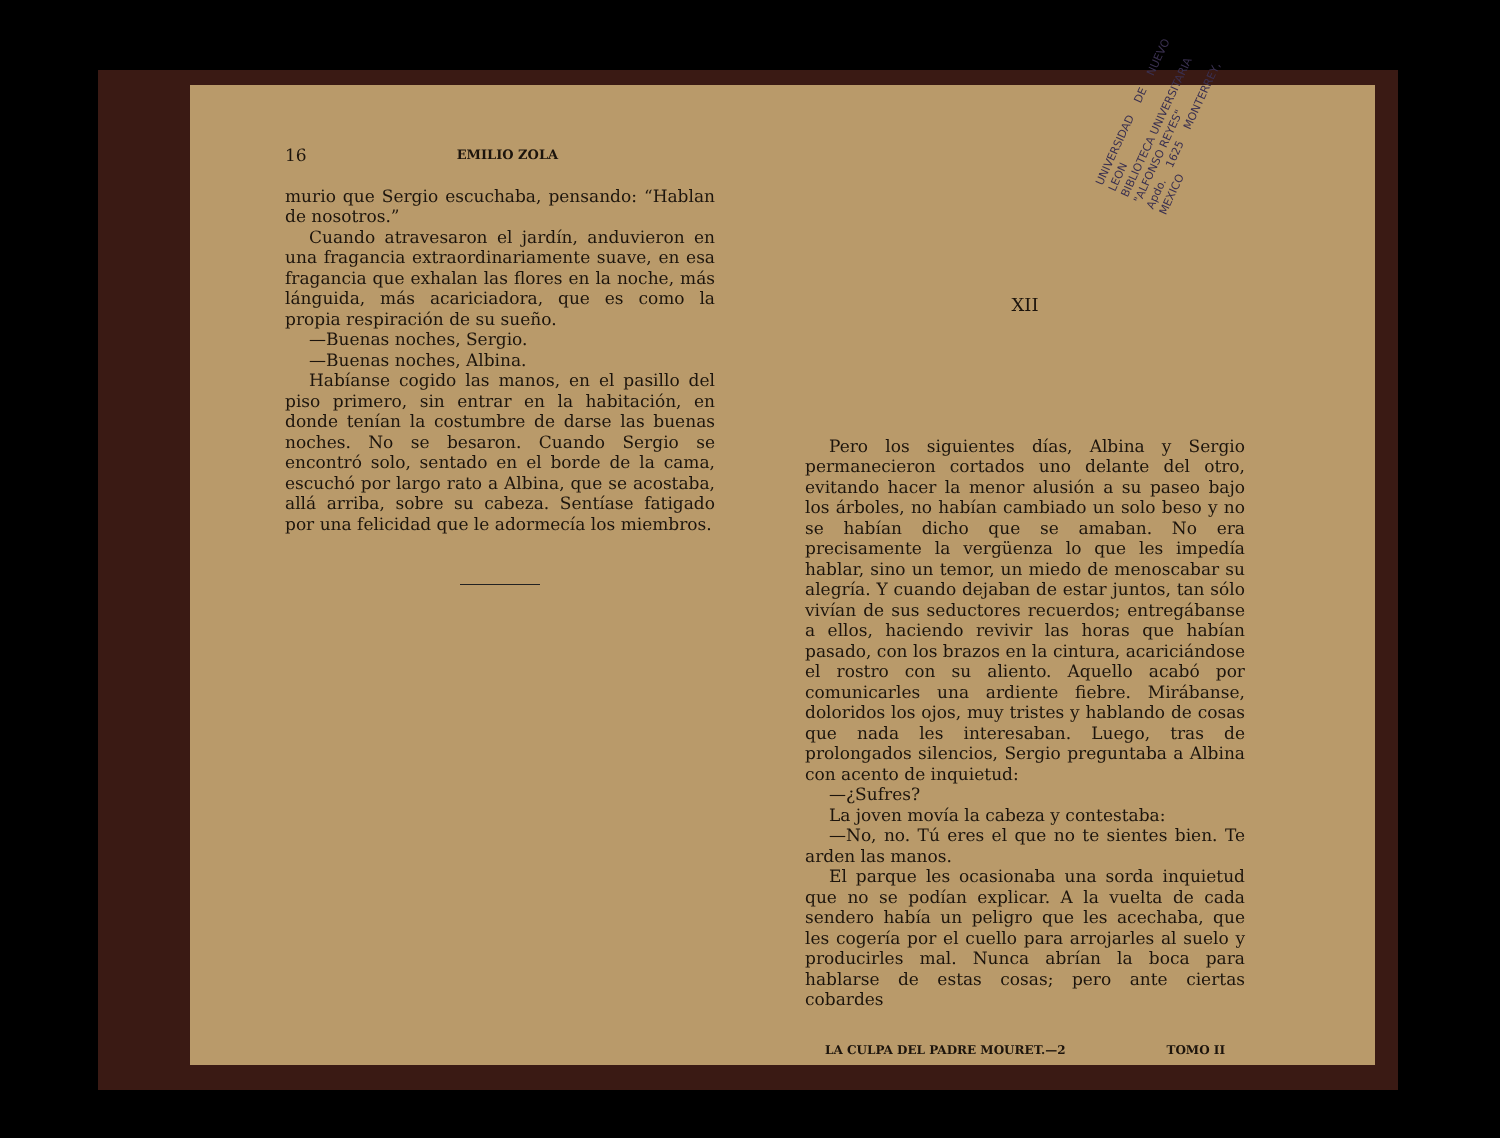16 EMILIO ZOLA
murio que Sergio escuchaba, pensando: “Hablan de nosotros.”
Cuando atravesaron el jardín, anduvieron en una fragancia extraordinariamente suave, en esa fragancia que exhalan las flores en la noche, más lánguida, más acariciadora, que es como la propia respiración de su sueño.
—Buenas noches, Sergio.
—Buenas noches, Albina.
Habíanse cogido las manos, en el pasillo del piso primero, sin entrar en la habitación, en donde tenían la costumbre de darse las buenas noches. No se besaron. Cuando Sergio se encontró solo, sentado en el borde de la cama, escuchó por largo rato a Albina, que se acostaba, allá arriba, sobre su cabeza. Sentíase fatigado por una felicidad que le adormecía los miembros.
UNIVERSIDAD DE NUEVO LEON
BIBLIOTECA UNIVERSITARIA
"ALFONSO REYES"
Apdo. 1625 MONTERREY, MEXICO
XII
Pero los siguientes días, Albina y Sergio permanecieron cortados uno delante del otro, evitando hacer la menor alusión a su paseo bajo los árboles, no habían cambiado un solo beso y no se habían dicho que se amaban. No era precisamente la vergüenza lo que les impedía hablar, sino un temor, un miedo de menoscabar su alegría. Y cuando dejaban de estar juntos, tan sólo vivían de sus seductores recuerdos; entregábanse a ellos, haciendo revivir las horas que habían pasado, con los brazos en la cintura, acariciándose el rostro con su aliento. Aquello acabó por comunicarles una ardiente fiebre. Mirábanse, doloridos los ojos, muy tristes y hablando de cosas que nada les interesaban. Luego, tras de prolongados silencios, Sergio preguntaba a Albina con acento de inquietud:
—¿Sufres?
La joven movía la cabeza y contestaba:
—No, no. Tú eres el que no te sientes bien. Te arden las manos.
El parque les ocasionaba una sorda inquietud que no se podían explicar. A la vuelta de cada sendero había un peligro que les acechaba, que les cogería por el cuello para arrojarles al suelo y producirles mal. Nunca abrían la boca para hablarse de estas cosas; pero ante ciertas cobardes
LA CULPA DEL PADRE MOURET.—2 TOMO II